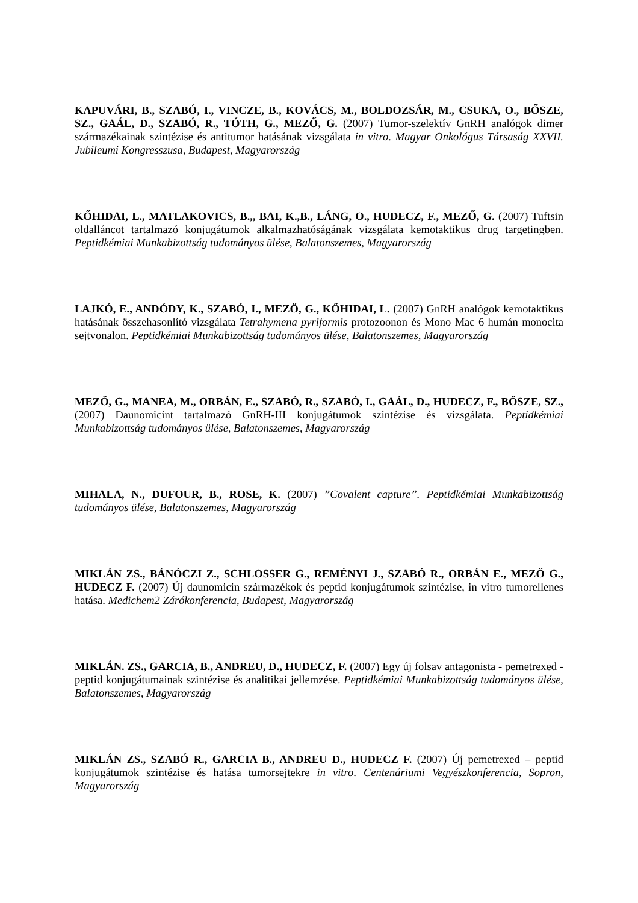KAPUVÁRI, B., SZABÓ, I., VINCZE, B., KOVÁCS, M., BOLDOZSÁR, M., CSUKA, O., BŐSZE, SZ., GAÁL, D., SZABÓ, R., TÓTH, G., MEZŐ, G. (2007) Tumor-szelektív GnRH analógok dimer származékainak szintézise és antitumor hatásának vizsgálata in vitro. Magyar Onkológus Társaság XXVII. Jubileumi Kongresszusa, Budapest, Magyarország
KŐHIDAI, L., MATLAKOVICS, B.,, BAI, K.,B., LÁNG, O., HUDECZ, F., MEZŐ, G. (2007) Tuftsin oldalláncot tartalmazó konjugátumok alkalmazhatóságának vizsgálata kemotaktikus drug targetingben. Peptidkémiai Munkabizottság tudományos ülése, Balatonszemes, Magyarország
LAJKÓ, E., ANDÓDY, K., SZABÓ, I., MEZŐ, G., KŐHIDAI, L. (2007) GnRH analógok kemotaktikus hatásának összehasonlító vizsgálata Tetrahymena pyriformis protozoonon és Mono Mac 6 humán monocita sejtvonalon. Peptidkémiai Munkabizottság tudományos ülése, Balatonszemes, Magyarország
MEZŐ, G., MANEA, M., ORBÁN, E., SZABÓ, R., SZABÓ, I., GAÁL, D., HUDECZ, F., BŐSZE, SZ., (2007) Daunomicint tartalmazó GnRH-III konjugátumok szintézise és vizsgálata. Peptidkémiai Munkabizottság tudományos ülése, Balatonszemes, Magyarország
MIHALA, N., DUFOUR, B., ROSE, K. (2007) ”Covalent capture”. Peptidkémiai Munkabizottság tudományos ülése, Balatonszemes, Magyarország
MIKLÁN ZS., BÁNÓCZI Z., SCHLOSSER G., REMÉNYI J., SZABÓ R., ORBÁN E., MEZŐ G., HUDECZ F. (2007) Új daunomicin származékok és peptid konjugátumok szintézise, in vitro tumorellenes hatása. Medichem2 Zárókonferencia, Budapest, Magyarország
MIKLÁN. ZS., GARCIA, B., ANDREU, D., HUDECZ, F. (2007) Egy új folsav antagonista - pemetrexed - peptid konjugátumainak szintézise és analitikai jellemzése. Peptidkémiai Munkabizottság tudományos ülése, Balatonszemes, Magyarország
MIKLÁN ZS., SZABÓ R., GARCIA B., ANDREU D., HUDECZ F. (2007) Új pemetrexed – peptid konjugátumok szintézise és hatása tumorsejtekre in vitro. Centenáriumi Vegyészkonferencia, Sopron, Magyarország